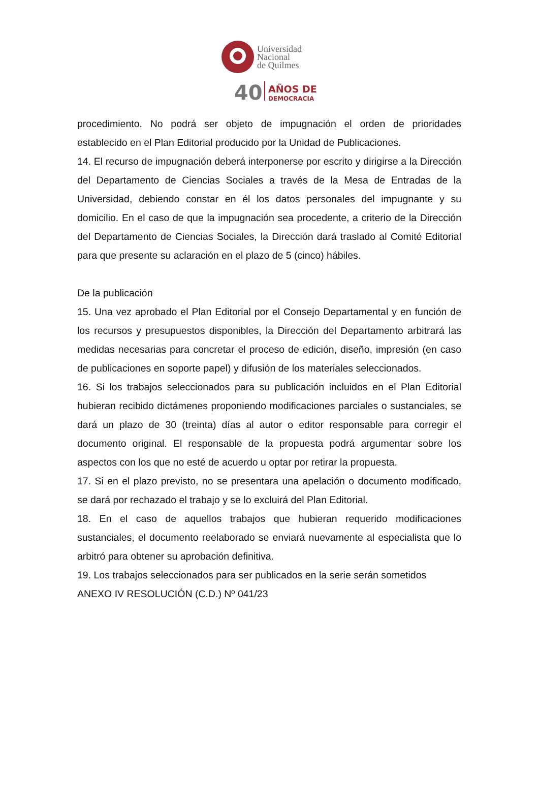Universidad
Nacional
de Quilmes
40
AÑOS DE
DEMOCRACIA
procedimiento. No podrá ser objeto de impugnación el orden de prioridades establecido en el Plan Editorial producido por la Unidad de Publicaciones.
14. El recurso de impugnación deberá interponerse por escrito y dirigirse a la Dirección del Departamento de Ciencias Sociales a través de la Mesa de Entradas de la Universidad, debiendo constar en él los datos personales del impugnante y su domicilio. En el caso de que la impugnación sea procedente, a criterio de la Dirección del Departamento de Ciencias Sociales, la Dirección dará traslado al Comité Editorial para que presente su aclaración en el plazo de 5 (cinco) hábiles.
De la publicación
15. Una vez aprobado el Plan Editorial por el Consejo Departamental y en función de los recursos y presupuestos disponibles, la Dirección del Departamento arbitrará las medidas necesarias para concretar el proceso de edición, diseño, impresión (en caso de publicaciones en soporte papel) y difusión de los materiales seleccionados.
16. Si los trabajos seleccionados para su publicación incluidos en el Plan Editorial hubieran recibido dictámenes proponiendo modificaciones parciales o sustanciales, se dará un plazo de 30 (treinta) días al autor o editor responsable para corregir el documento original. El responsable de la propuesta podrá argumentar sobre los aspectos con los que no esté de acuerdo u optar por retirar la propuesta.
17. Si en el plazo previsto, no se presentara una apelación o documento modificado, se dará por rechazado el trabajo y se lo excluirá del Plan Editorial.
18. En el caso de aquellos trabajos que hubieran requerido modificaciones sustanciales, el documento reelaborado se enviará nuevamente al especialista que lo arbitró para obtener su aprobación definitiva.
19. Los trabajos seleccionados para ser publicados en la serie serán sometidos
ANEXO IV RESOLUCIÓN (C.D.) Nº 041/23